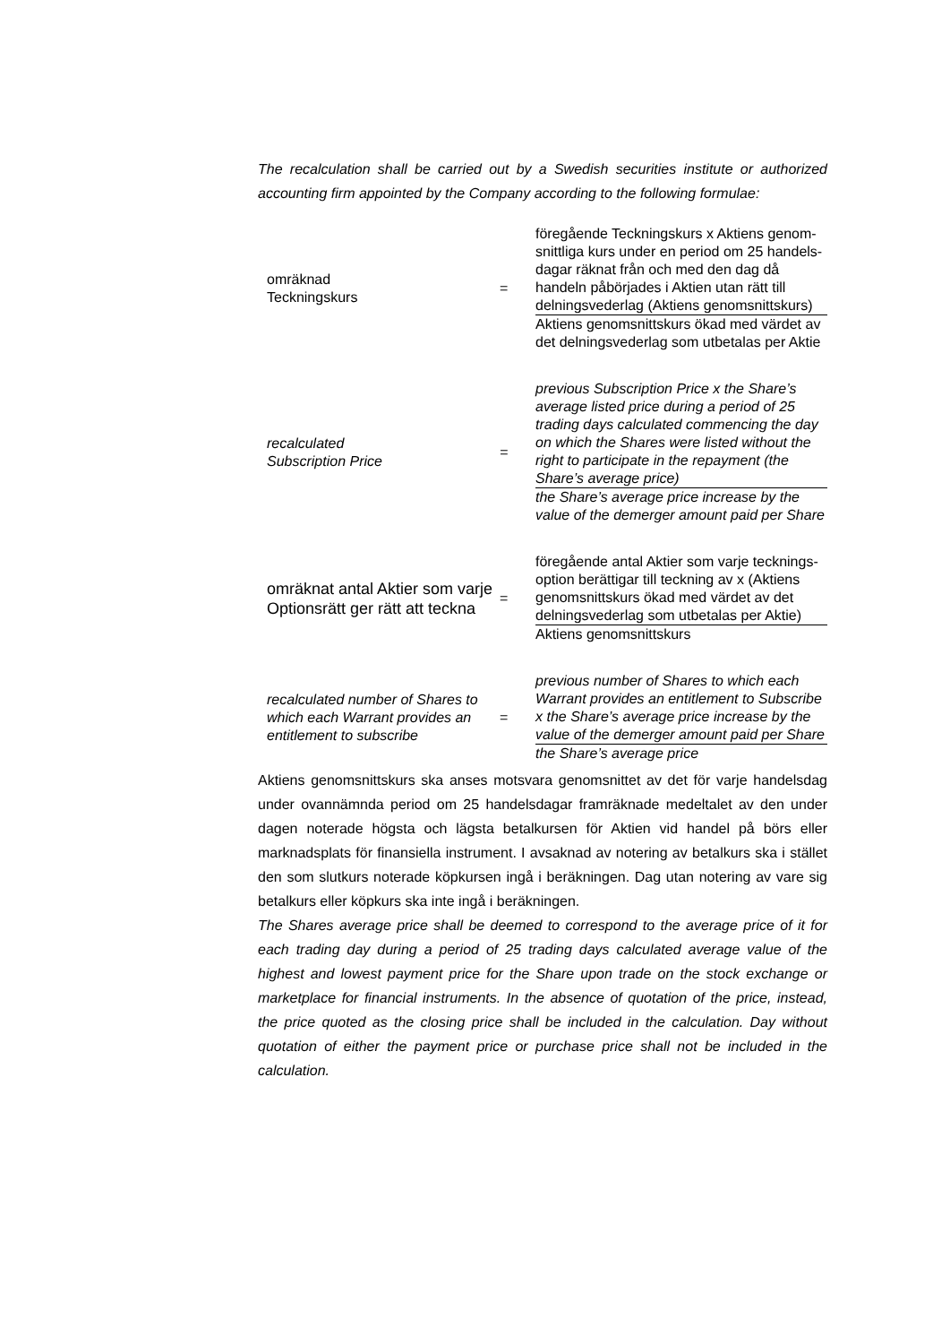The recalculation shall be carried out by a Swedish securities institute or authorized accounting firm appointed by the Company according to the following formulae:
| omräknad Teckningskurs | = | föregående Teckningskurs x Aktiens genom-snittliga kurs under en period om 25 handels-dagar räknat från och med den dag då handeln påbörjades i Aktien utan rätt till delningsvederlag (Aktiens genomsnittskurs) |
| | | Aktiens genomsnittskurs ökad med värdet av det delningsvederlag som utbetalas per Aktie |
| recalculated Subscription Price | = | previous Subscription Price x the Share’s average listed price during a period of 25 trading days calculated commencing the day on which the Shares were listed without the right to participate in the repayment (the Share’s average price) |
| | | the Share’s average price increase by the value of the demerger amount paid per Share |
| omräknat antal Aktier som varje Optionsrätt ger rätt att teckna | = | föregående antal Aktier som varje tecknings-option berättigar till teckning av x (Aktiens genomsnittskurs ökad med värdet av det delningsvederlag som utbetalas per Aktie) |
| | | Aktiens genomsnittskurs |
| recalculated number of Shares to which each Warrant provides an entitlement to subscribe | = | previous number of Shares to which each Warrant provides an entitlement to Subscribe x the Share’s average price increase by the value of the demerger amount paid per Share |
| | | the Share’s average price |
Aktiens genomsnittskurs ska anses motsvara genomsnittet av det för varje handelsdag under ovannämnda period om 25 handelsdagar framräknade medeltalet av den under dagen noterade högsta och lägsta betalkursen för Aktien vid handel på börs eller marknadsplats för finansiella instrument. I avsaknad av notering av betalkurs ska i stället den som slutkurs noterade köpkursen ingå i beräkningen. Dag utan notering av vare sig betalkurs eller köpkurs ska inte ingå i beräkningen.
The Shares average price shall be deemed to correspond to the average price of it for each trading day during a period of 25 trading days calculated average value of the highest and lowest payment price for the Share upon trade on the stock exchange or marketplace for financial instruments. In the absence of quotation of the price, instead, the price quoted as the closing price shall be included in the calculation. Day without quotation of either the payment price or purchase price shall not be included in the calculation.